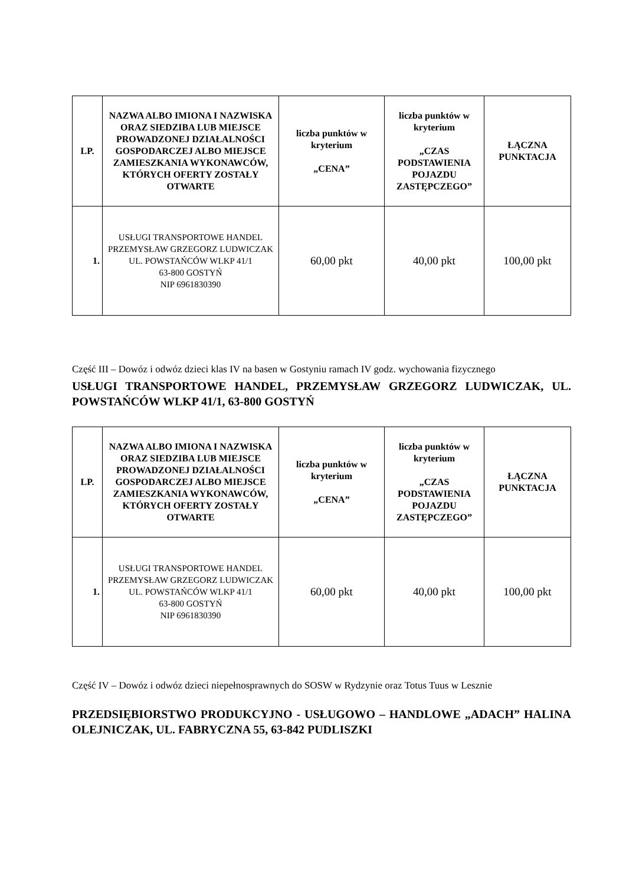| LP. | NAZWA ALBO IMIONA I NAZWISKA ORAZ SIEDZIBA LUB MIEJSCE PROWADZONEJ DZIAŁALNOŚCI GOSPODARCZEJ ALBO MIEJSCE ZAMIESZKANIA WYKONAWCÓW, KTÓRYCH OFERTY ZOSTAŁY OTWARTE | liczba punktów w kryterium „CENA” | liczba punktów w kryterium „CZAS PODSTAWIENIA POJAZDU ZASTĘPCZEGO” | ŁĄCZNA PUNKTACJA |
| --- | --- | --- | --- | --- |
| 1. | USŁUGI TRANSPORTOWE HANDEL PRZEMYSŁAW GRZEGORZ LUDWICZAK UL. POWSTAŃCÓW WLKP 41/1 63-800 GOSTYŃ NIP 6961830390 | 60,00 pkt | 40,00 pkt | 100,00 pkt |
Część III – Dowóz i odwóz dzieci klas IV na basen w Gostyniu ramach IV godz. wychowania fizycznego
USŁUGI TRANSPORTOWE HANDEL, PRZEMYSŁAW GRZEGORZ LUDWICZAK, UL. POWSTAŃCÓW WLKP 41/1, 63-800 GOSTYŃ
| LP. | NAZWA ALBO IMIONA I NAZWISKA ORAZ SIEDZIBA LUB MIEJSCE PROWADZONEJ DZIAŁALNOŚCI GOSPODARCZEJ ALBO MIEJSCE ZAMIESZKANIA WYKONAWCÓW, KTÓRYCH OFERTY ZOSTAŁY OTWARTE | liczba punktów w kryterium „CENA” | liczba punktów w kryterium „CZAS PODSTAWIENIA POJAZDU ZASTĘPCZEGO” | ŁĄCZNA PUNKTACJA |
| --- | --- | --- | --- | --- |
| 1. | USŁUGI TRANSPORTOWE HANDEL PRZEMYSŁAW GRZEGORZ LUDWICZAK UL. POWSTAŃCÓW WLKP 41/1 63-800 GOSTYŃ NIP 6961830390 | 60,00 pkt | 40,00 pkt | 100,00 pkt |
Część IV – Dowóz i odwóz dzieci niepełnosprawnych do SOSW w Rydzynie oraz Totus Tuus w Lesznie
PRZEDSIĘBIORSTWO PRODUKCYJNO - USŁUGOWO – HANDLOWE „ADACH” HALINA OLEJNICZAK, UL. FABRYCZNA 55, 63-842 PUDLISZKI